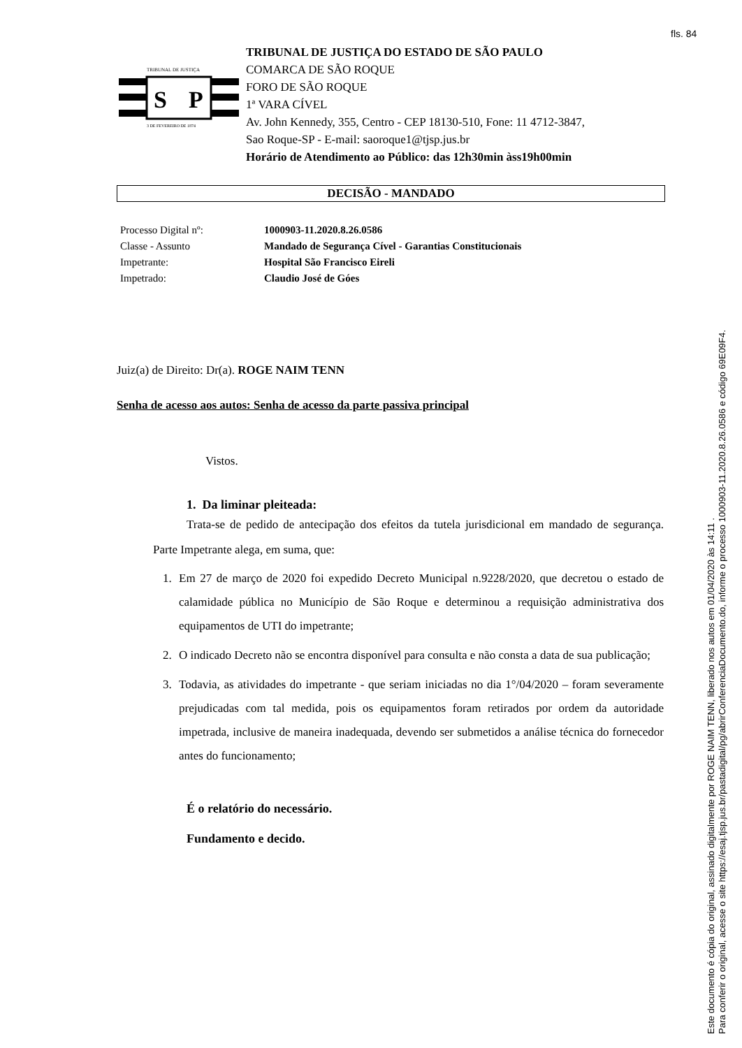fls. 84
TRIBUNAL DE JUSTIÇA
S
P
3 DE FEVEREIRO DE 1874
TRIBUNAL DE JUSTIÇA DO ESTADO DE SÃO PAULO
COMARCA DE SÃO ROQUE
FORO DE SÃO ROQUE
1ª VARA CÍVEL
Av. John Kennedy, 355, Centro - CEP 18130-510, Fone: 11 4712-3847,
Sao Roque-SP - E-mail: saoroque1@tjsp.jus.br
Horário de Atendimento ao Público: das 12h30min àss19h00min
DECISÃO - MANDADO
Processo Digital nº: 1000903-11.2020.8.26.0586
Classe - Assunto Mandado de Segurança Cível - Garantias Constitucionais
Impetrante: Hospital São Francisco Eireli
Impetrado: Claudio José de Góes
Juiz(a) de Direito: Dr(a). ROGE NAIM TENN
Senha de acesso aos autos: Senha de acesso da parte passiva principal
Vistos.
1. Da liminar pleiteada:
Trata-se de pedido de antecipação dos efeitos da tutela jurisdicional em mandado de segurança. Parte Impetrante alega, em suma, que:
1. Em 27 de março de 2020 foi expedido Decreto Municipal n.9228/2020, que decretou o estado de calamidade pública no Município de São Roque e determinou a requisição administrativa dos equipamentos de UTI do impetrante;
2. O indicado Decreto não se encontra disponível para consulta e não consta a data de sua publicação;
3. Todavia, as atividades do impetrante - que seriam iniciadas no dia 1°/04/2020 – foram severamente prejudicadas com tal medida, pois os equipamentos foram retirados por ordem da autoridade impetrada, inclusive de maneira inadequada, devendo ser submetidos a análise técnica do fornecedor antes do funcionamento;
É o relatório do necessário.
Fundamento e decido.
Este documento é cópia do original, assinado digitalmente por ROGE NAIM TENN, liberado nos autos em 01/04/2020 às 14:11 .
Para conferir o original, acesse o site https://esaj.tjsp.jus.br/pastadigital/pg/abrirConferenciaDocumento.do, informe o processo 1000903-11.2020.8.26.0586 e código 69E09F4.